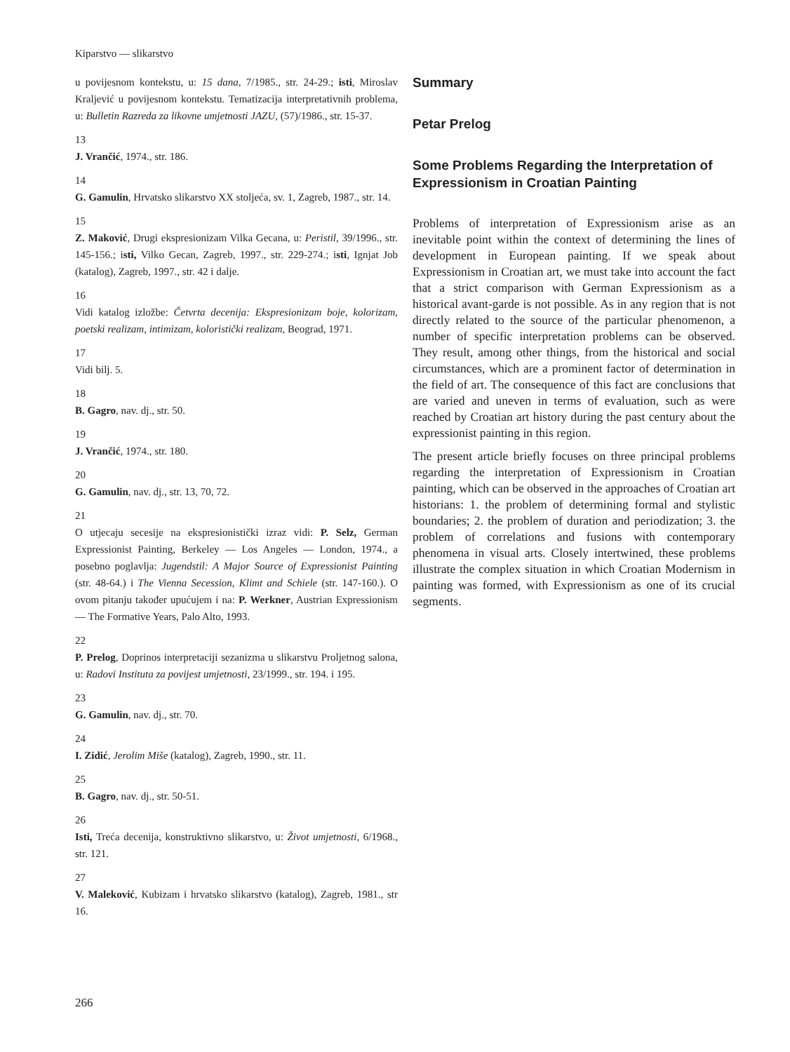Kiparstvo — slikarstvo
u povijesnom kontekstu, u: 15 dana, 7/1985., str. 24-29.; isti, Miroslav Kraljević u povijesnom kontekstu. Tematizacija interpretativnih problema, u: Bulletin Razreda za likovne umjetnosti JAZU, (57)/1986., str. 15-37.
13
J. Vrančić, 1974., str. 186.
14
G. Gamulin, Hrvatsko slikarstvo XX stoljeća, sv. 1, Zagreb, 1987., str. 14.
15
Z. Maković, Drugi ekspresionizam Vilka Gecana, u: Peristil, 39/1996., str. 145-156.; isti, Vilko Gecan, Zagreb, 1997., str. 229-274.; isti, Ignjat Job (katalog), Zagreb, 1997., str. 42 i dalje.
16
Vidi katalog izložbe: Četvrta decenija: Ekspresionizam boje, kolorizam, poetski realizam, intimizam, koloristički realizam, Beograd, 1971.
17
Vidi bilj. 5.
18
B. Gagro, nav. dj., str. 50.
19
J. Vrančić, 1974., str. 180.
20
G. Gamulin, nav. dj., str. 13, 70, 72.
21
O utjecaju secesije na ekspresionistički izraz vidi: P. Selz, German Expressionist Painting, Berkeley — Los Angeles — London, 1974., a posebno poglavlja: Jugendstil: A Major Source of Expressionist Painting (str. 48-64.) i The Vienna Secession, Klimt and Schiele (str. 147-160.). O ovom pitanju također upućujem i na: P. Werkner, Austrian Expressionism — The Formative Years, Palo Alto, 1993.
22
P. Prelog, Doprinos interpretaciji sezanizma u slikarstvu Proljetnog salona, u: Radovi Instituta za povijest umjetnosti, 23/1999., str. 194. i 195.
23
G. Gamulin, nav. dj., str. 70.
24
I. Zidić, Jerolim Miše (katalog), Zagreb, 1990., str. 11.
25
B. Gagro, nav. dj., str. 50-51.
26
Isti, Treća decenija, konstruktivno slikarstvo, u: Život umjetnosti, 6/1968., str. 121.
27
V. Maleković, Kubizam i hrvatsko slikarstvo (katalog), Zagreb, 1981., str 16.
Summary
Petar Prelog
Some Problems Regarding the Interpretation of Expressionism in Croatian Painting
Problems of interpretation of Expressionism arise as an inevitable point within the context of determining the lines of development in European painting. If we speak about Expressionism in Croatian art, we must take into account the fact that a strict comparison with German Expressionism as a historical avant-garde is not possible. As in any region that is not directly related to the source of the particular phenomenon, a number of specific interpretation problems can be observed. They result, among other things, from the historical and social circumstances, which are a prominent factor of determination in the field of art. The consequence of this fact are conclusions that are varied and uneven in terms of evaluation, such as were reached by Croatian art history during the past century about the expressionist painting in this region.
The present article briefly focuses on three principal problems regarding the interpretation of Expressionism in Croatian painting, which can be observed in the approaches of Croatian art historians: 1. the problem of determining formal and stylistic boundaries; 2. the problem of duration and periodization; 3. the problem of correlations and fusions with contemporary phenomena in visual arts. Closely intertwined, these problems illustrate the complex situation in which Croatian Modernism in painting was formed, with Expressionism as one of its crucial segments.
266